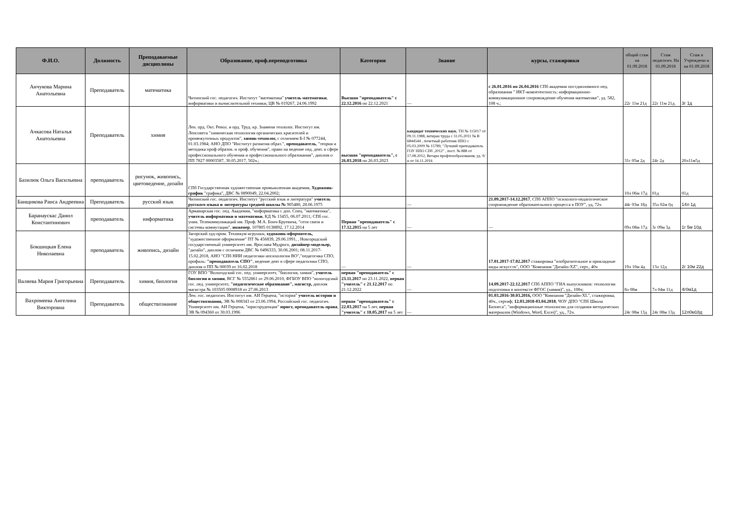| Ф.И.О. | Должность | Преподаваемые дисциплины | Образование, проф.переподготовка | Категория | Звание | курсы, стажировки | общий стаж на 01.09.2018 | Стаж педагогич. На 01.09.2018 | Стаж в Учреждени и на 01.09.2018 |
| --- | --- | --- | --- | --- | --- | --- | --- | --- | --- |
| Анчукова Марина Анатольевна | Преподаватель | математика | Читинский гос. педагогич. Институт "математика" учитель математики , информатики и вычислительной техники, ЦВ № 019267, 24.06.1992 | Высшая "преподаватель" с 22.12.2016 по 22.12.2021 | — | с 26.01.2016 по 26.04.2016 СПб академия постдипломного пед. образования " ИКТ-компетентность: информационно-коммуникационное сопровождение обучения математике", уд. 582, 108 ч.; | 22г 11м 21д | 22г 11м 21д. | 3г 1д |
| Ачкасова Наталья Анатольевна | Преподаватель | химия | Лен. орд. Окт. Револ. и орд. Труд. кр. Знамени технолог. Институт им. Ленсовета "химическая технология органических красителей и промежуточных продуктов", химик-технолог, с отличием Б-I № 077244, 01.03.1984; АНО ДПО "Институт развития образ.", преподаватель , "теория и методика проф образов. и проф. обучения", право на ведение пед. деят. в сфере профессионального обучения и профессионального образования", диплом о ПП 7827 00003587, 30.05.2017, 502ч.; | высшая "преподаватель", с 26.03.2018 по 26.03.2023 | кандидат технических наук , ТН № 115017 от 09.11.1988, ветеран труда с 31.05.2011 № В 6844544 , почетный работник НПО с 05.03.2009 № 15789, "Лучший преподаватель ГОУ НПО СПб ,2012" , пост. № 888 от 17.08.2012, Ветарн профтехобразования, уд. б/н от 16.11.2016 | | 31г 05м 2д | 24г 2д | 20л11м5д |
| Базилюк Ольга Васильевна | преподаватель | рисунок, живопись, цветоведение, дизайн | СПб Государственная художественная промышленная академия, Художник-график "графика", ДВС № 0890049, 22.04.2002; | | | | 10л 06м 17д | 01д | 01д |
| Банщикова Раиса Андреевна | Преподаватель | русский язык | Читинский гос. педагогич. Институт "русский язык и литература" учитель русского языка и литературы средней школы № 905480, 28.06.1975 | | — | 21.09.2017-14.12.2017 , СПб АППО "психолого-педагогическое сопровождение образовательного процесса в ПОУ", уд, 72ч | 44г 03м 18д | 35л 02м 0д | 14л 1д |
| Баранаускас Данил Константинович | преподаватель | информатика | Армавирская гос. пед. Академия, "информатика с доп. Спец. "математика", учитель информатики и математики , КД № 13455, 06.07.2011; СПб гос. унив. Телекоммуникаций им. Проф. М.А. Бонч-Бруевича, "сети связи и системы коммутации", инженер , 107805 0138892, 17.12.2014 | Первая "преподаватель" с 17.12.2015 на 5 лет | — | — | 09л 08м 17д | 3г 09м 3д | 1г 5м 10д |
| Бокшицкая Елена Николаевна | преподаватель | живопись, дизайн | Загорский худ-пром. Техникум игрушки, художник-оформитель, "художественное оформление" ПТ № 456839, 29.06.1991, , Новгородский государственный университет им. Ярослава Мудрого, дизайнер-модельер, "дизайн", диплом с отличием ДВС № 0496333, 30.06.2001; 08.11.2017-15.02.2018, АНО "СПб НИИ педагогики ипсихологии ВО","педагогика СПО, профиль: "преподаватель СПО" , ведение деят в сфере педагогики СПО, диплом о ПП № 00039 от 16.02.2018 | — | — | 17.01.2017-17.02.2017 стажировка "изобразительное и прикладные виды искусств", ООО "Компания "Дизайн-XZ", серт., 40ч | 19л 10м 4д | 13л 12д | 2г 10м 22д |
| Валяева Мария Григорьевна | Преподаватель | химия, биология | ГОУ ВПО "Вологодский гос. пед. университет, "биология, химия", учитель биологии и химии , ВСГ № 5552861 от 29.06.2010, ФГБОУ ВПО "вологодсикй гос. пед. университет, "педагогическое образование", магистр, диплом магистра № 103505 0008918 от 27.06.2013 | первая "преподаватель" с 23.11.2017 по 23.11.2022, первая "учитель" с 21.12.2017 по 21.12.2022 | — | 14.09.2017-22.12.2017 СПб АППО "ГИА выпускников: технологии подготовки в контексте ФГОС (химия)", уд., 108ч; | 8л 08м | 7л 04м 11д | 4г0м1д |
| Вахромеева Ангелина Викторовна | Преподаватель | обществознание | Лен. гос. педагогич. Институт им. АИ Герцена, "история" учитель истории и обществознания, ЭВ № 008343 от 23.06.1994, Российский гос. педагогич. Университет им. АИ Герцена, "юриспруденция" юрист, преподаватель права , ЭВ № 094360 от 30.03.1996 | первая "преподаватель" с 22.03.2017 на 5 лет, первая "учитель" с 18.05.2017 на 5 лет | — | 01.03.2016-30.03.2016, ООО "Компания "Дизайн-XL", стажировка, 40ч., сертиф; 12.03.2018-03.04.2018 , ЧОУ ДПО "СПб Школа Бизнеса", "информационные технологии для создания методических материалов (Windows, Word, Excei)", уд., 72ч. | 24г 08м 13д | 24г 08м 13д | 12л0м18д |